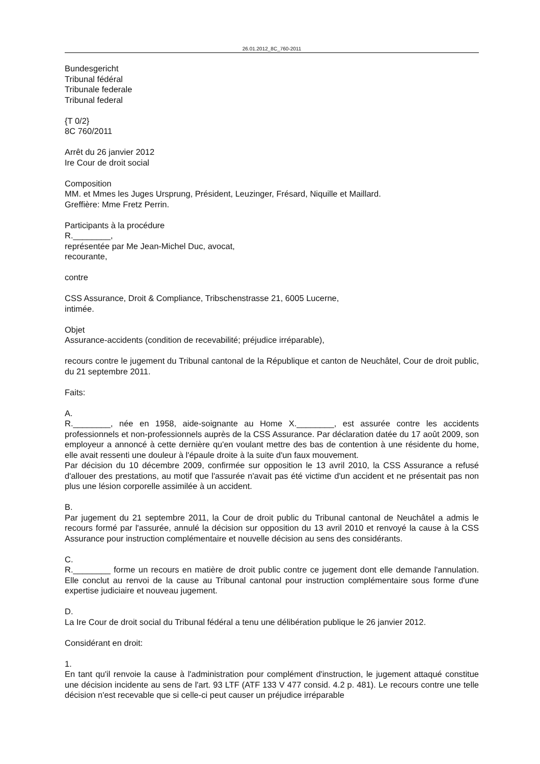26.01.2012_8C_760-2011
Bundesgericht
Tribunal fédéral
Tribunale federale
Tribunal federal
{T 0/2}
8C 760/2011
Arrêt du 26 janvier 2012
Ire Cour de droit social
Composition
MM. et Mmes les Juges Ursprung, Président, Leuzinger, Frésard, Niquille et Maillard.
Greffière: Mme Fretz Perrin.
Participants à la procédure
R.________,
représentée par Me Jean-Michel Duc, avocat,
recourante,
contre
CSS Assurance, Droit & Compliance, Tribschenstrasse 21, 6005 Lucerne,
intimée.
Objet
Assurance-accidents (condition de recevabilité; préjudice irréparable),
recours contre le jugement du Tribunal cantonal de la République et canton de Neuchâtel, Cour de droit public, du 21 septembre 2011.
Faits:
A.
R.________, née en 1958, aide-soignante au Home X.________, est assurée contre les accidents professionnels et non-professionnels auprès de la CSS Assurance. Par déclaration datée du 17 août 2009, son employeur a annoncé à cette dernière qu'en voulant mettre des bas de contention à une résidente du home, elle avait ressenti une douleur à l'épaule droite à la suite d'un faux mouvement.
Par décision du 10 décembre 2009, confirmée sur opposition le 13 avril 2010, la CSS Assurance a refusé d'allouer des prestations, au motif que l'assurée n'avait pas été victime d'un accident et ne présentait pas non plus une lésion corporelle assimilée à un accident.
B.
Par jugement du 21 septembre 2011, la Cour de droit public du Tribunal cantonal de Neuchâtel a admis le recours formé par l'assurée, annulé la décision sur opposition du 13 avril 2010 et renvoyé la cause à la CSS Assurance pour instruction complémentaire et nouvelle décision au sens des considérants.
C.
R.________ forme un recours en matière de droit public contre ce jugement dont elle demande l'annulation. Elle conclut au renvoi de la cause au Tribunal cantonal pour instruction complémentaire sous forme d'une expertise judiciaire et nouveau jugement.
D.
La Ire Cour de droit social du Tribunal fédéral a tenu une délibération publique le 26 janvier 2012.
Considérant en droit:
1.
En tant qu'il renvoie la cause à l'administration pour complément d'instruction, le jugement attaqué constitue une décision incidente au sens de l'art. 93 LTF (ATF 133 V 477 consid. 4.2 p. 481). Le recours contre une telle décision n'est recevable que si celle-ci peut causer un préjudice irréparable